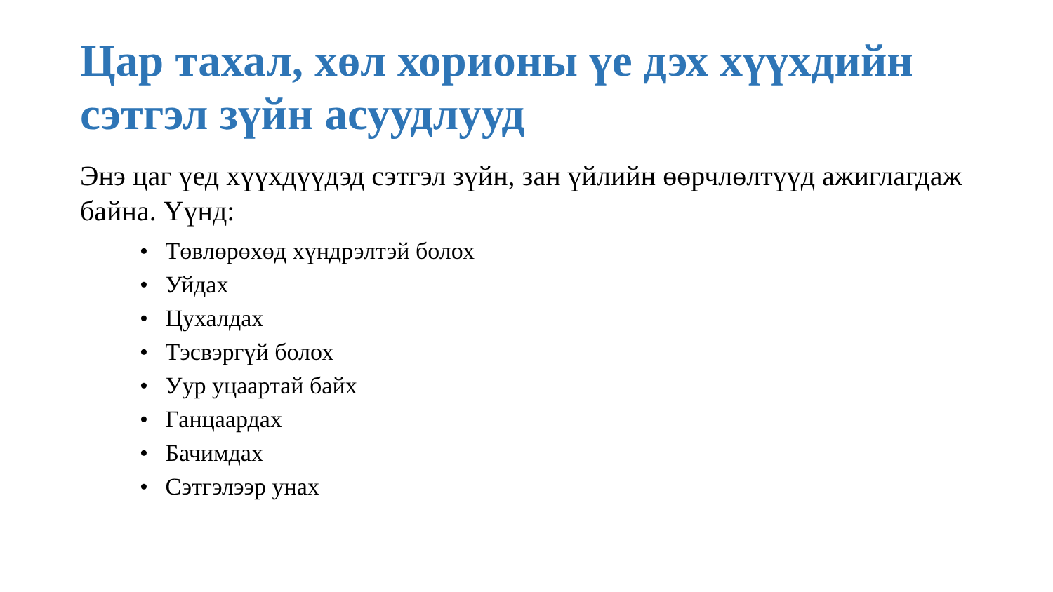Цар тахал, хөл хорионы үе дэх хүүхдийн сэтгэл зүйн асуудлууд
Энэ цаг үед хүүхдүүдэд сэтгэл зүйн, зан үйлийн өөрчлөлтүүд ажиглагдаж байна. Үүнд:
• Төвлөрөхөд хүндрэлтэй болох
• Уйдах
• Цухалдах
• Тэсвэргүй болох
• Уур уцаартай байх
• Ганцаардах
• Бачимдах
• Сэтгэлээр унах